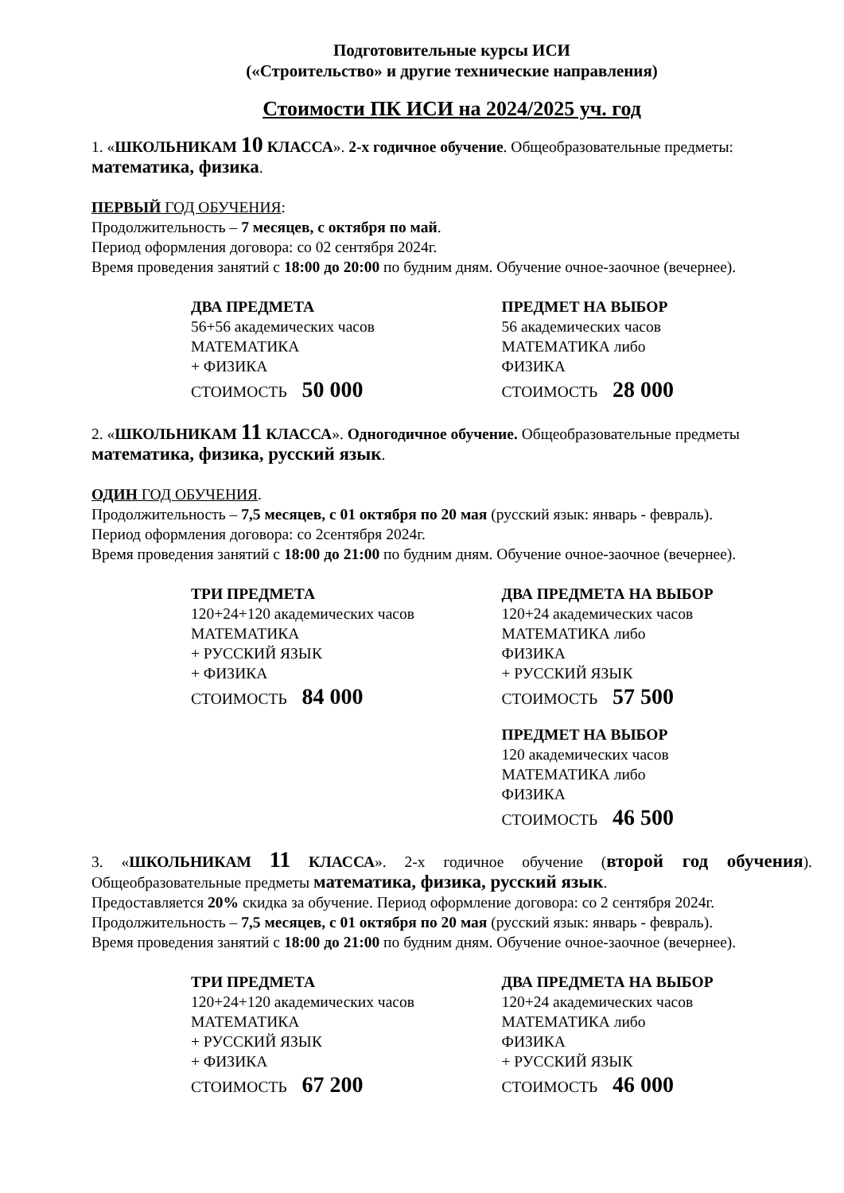Подготовительные курсы ИСИ
(«Строительство» и другие технические направления)
Стоимости ПК ИСИ на 2024/2025 уч. год
1. «ШКОЛЬНИКАМ 10 КЛАССА». 2-х годичное обучение. Общеобразовательные предметы: математика, физика.
ПЕРВЫЙ ГОД ОБУЧЕНИЯ:
Продолжительность – 7 месяцев, с октября по май.
Период оформления договора: со 02 сентября 2024г.
Время проведения занятий с 18:00 до 20:00 по будним дням. Обучение очное-заочное (вечернее).
ДВА ПРЕДМЕТА
56+56 академических часов
МАТЕМАТИКА
+ ФИЗИКА
СТОИМОСТЬ 50 000
ПРЕДМЕТ НА ВЫБОР
56 академических часов
МАТЕМАТИКА либо
ФИЗИКА
СТОИМОСТЬ 28 000
2. «ШКОЛЬНИКАМ 11 КЛАССА». Одногодичное обучение. Общеобразовательные предметы математика, физика, русский язык.
ОДИН ГОД ОБУЧЕНИЯ.
Продолжительность – 7,5 месяцев, с 01 октября по 20 мая (русский язык: январь - февраль).
Период оформления договора: со 2сентября 2024г.
Время проведения занятий с 18:00 до 21:00 по будним дням. Обучение очное-заочное (вечернее).
ТРИ ПРЕДМЕТА
120+24+120 академических часов
МАТЕМАТИКА
+ РУССКИЙ ЯЗЫК
+ ФИЗИКА
СТОИМОСТЬ 84 000
ДВА ПРЕДМЕТА НА ВЫБОР
120+24 академических часов
МАТЕМАТИКА либо
ФИЗИКА
+ РУССКИЙ ЯЗЫК
СТОИМОСТЬ 57 500
ПРЕДМЕТ НА ВЫБОР
120 академических часов
МАТЕМАТИКА либо
ФИЗИКА
СТОИМОСТЬ 46 500
3. «ШКОЛЬНИКАМ 11 КЛАССА». 2-х годичное обучение (второй год обучения). Общеобразовательные предметы математика, физика, русский язык.
Предоставляется 20% скидка за обучение. Период оформление договора: со 2 сентября 2024г.
Продолжительность – 7,5 месяцев, с 01 октября по 20 мая (русский язык: январь - февраль).
Время проведения занятий с 18:00 до 21:00 по будним дням. Обучение очное-заочное (вечернее).
ТРИ ПРЕДМЕТА
120+24+120 академических часов
МАТЕМАТИКА
+ РУССКИЙ ЯЗЫК
+ ФИЗИКА
СТОИМОСТЬ 67 200
ДВА ПРЕДМЕТА НА ВЫБОР
120+24 академических часов
МАТЕМАТИКА либо
ФИЗИКА
+ РУССКИЙ ЯЗЫК
СТОИМОСТЬ 46 000